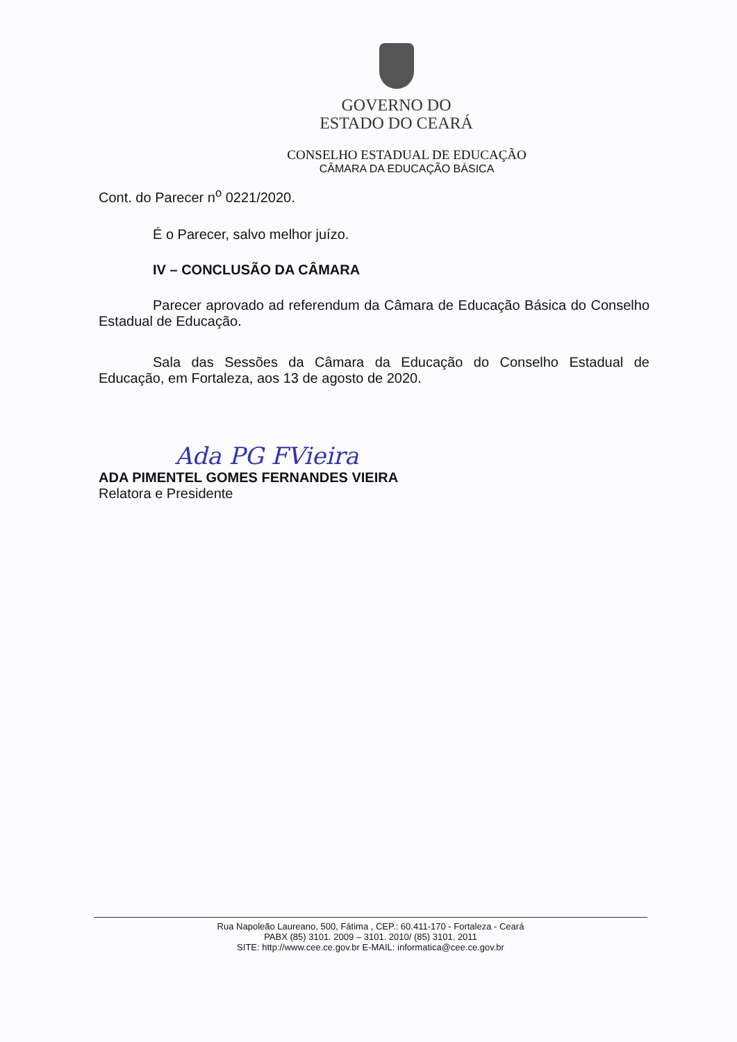GOVERNO DO
ESTADO DO CEARÁ
CONSELHO ESTADUAL DE EDUCAÇÃO
CÂMARA DA EDUCAÇÃO BÁSICA
Cont. do Parecer n<sup>o</sup> 0221/2020.
É o Parecer, salvo melhor juízo.
IV – CONCLUSÃO DA CÂMARA
Parecer aprovado ad referendum da Câmara de Educação Básica do Conselho Estadual de Educação.
Sala das Sessões da Câmara da Educação do Conselho Estadual de Educação, em Fortaleza, aos 13 de agosto de 2020.
Ada PG FVieira
ADA PIMENTEL GOMES FERNANDES VIEIRA
Relatora e Presidente
Rua Napoleão Laureano, 500, Fátima , CEP.: 60.411-170 - Fortaleza - Ceará
PABX (85) 3101. 2009 – 3101. 2010/ (85) 3101. 2011
SITE: http://www.cee.ce.gov.br E-MAIL: informatica@cee.ce.gov.br